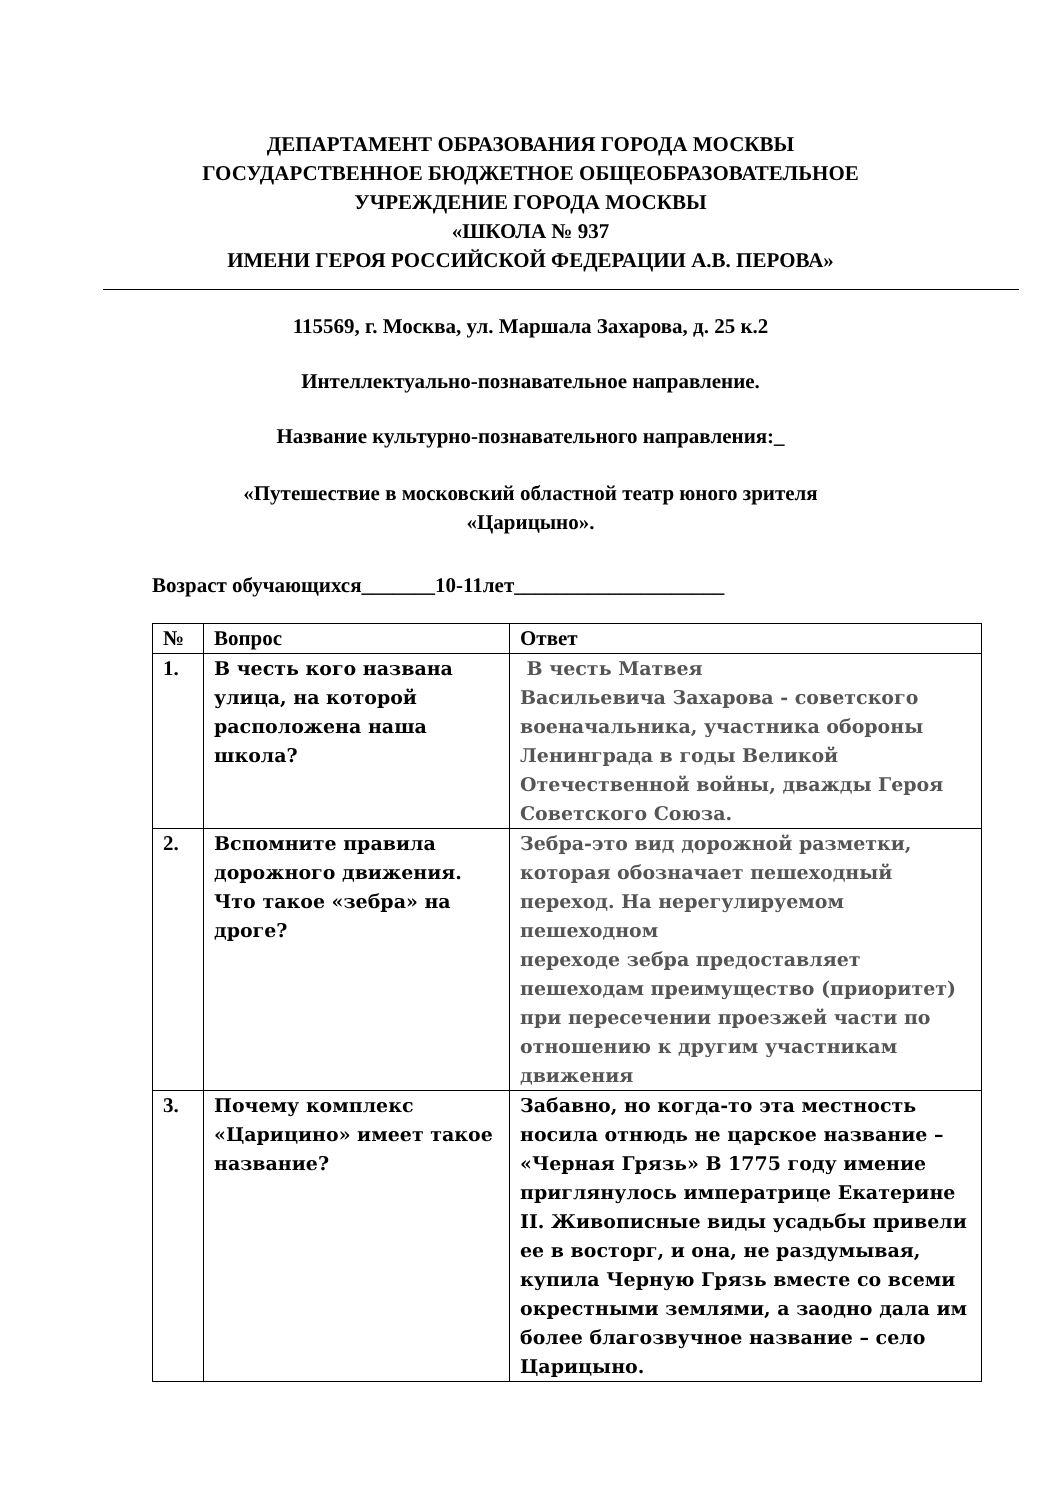ДЕПАРТАМЕНТ ОБРАЗОВАНИЯ ГОРОДА МОСКВЫ
ГОСУДАРСТВЕННОЕ БЮДЖЕТНОЕ ОБЩЕОБРАЗОВАТЕЛЬНОЕ
УЧРЕЖДЕНИЕ ГОРОДА МОСКВЫ
«ШКОЛА № 937
ИМЕНИ ГЕРОЯ РОССИЙСКОЙ ФЕДЕРАЦИИ А.В. ПЕРОВА»
115569, г. Москва, ул. Маршала Захарова, д. 25 к.2
Интеллектуально-познавательное направление.
Название культурно-познавательного направления:_
«Путешествие в московский областной театр юного зрителя
«Царицыно».
Возраст обучающихся_______10-11лет____________________
| № | Вопрос | Ответ |
| --- | --- | --- |
| 1. | В честь кого названа улица, на которой расположена наша школа? | В честь Матвея Васильевича Захарова - советского военачальника, участника обороны Ленинграда в годы Великой Отечественной войны, дважды Героя Советского Союза. |
| 2. | Вспомните правила дорожного движения. Что такое «зебра» на дроге? | Зебра-это вид дорожной разметки, которая обозначает пешеходный переход. На нерегулируемом пешеходном переходе зебра предоставляет пешеходам преимущество (приоритет) при пересечении проезжей части по отношению к другим участникам движения |
| 3. | Почему комплекс «Царицино» имеет такое название? | Забавно, но когда-то эта местность носила отнюдь не царское название – «Черная Грязь» В 1775 году имение приглянулось императрице Екатерине II. Живописные виды усадьбы привели ее в восторг, и она, не раздумывая, купила Черную Грязь вместе со всеми окрестными землями, а заодно дала им более благозвучное название – село Царицыно. |